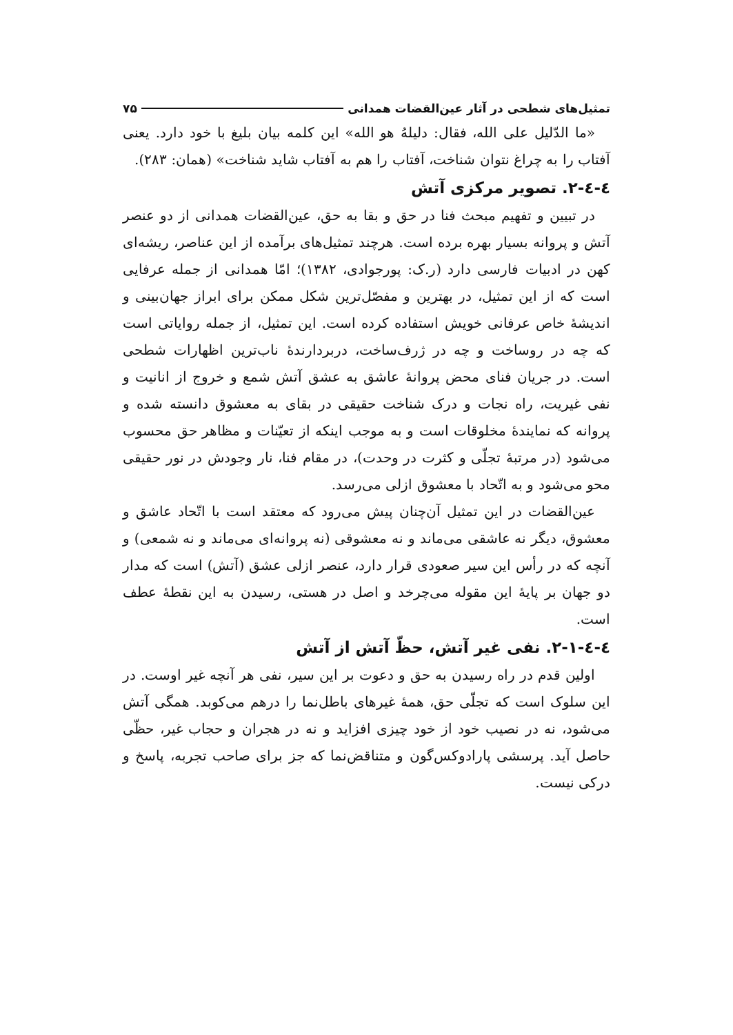تمثیل‌های شطحی در آثار عین‌القضات همدانی ۷۵
«ما الدّلیل علی الله، فقال: دلیلهُ هو الله» این کلمه بیان بلیغ با خود دارد. یعنی آفتاب را به چراغ نتوان شناخت، آفتاب را هم به آفتاب شاید شناخت» (همان: ۲۸۳).
٤-٤-۲. تصویر مرکزی آتش
در تبیین و تفهیم مبحث فنا در حق و بقا به حق، عین‌القضات همدانی از دو عنصر آتش و پروانه بسیار بهره برده است. هرچند تمثیل‌های برآمده از این عناصر، ریشه‌ای کهن در ادبیات فارسی دارد (ر.ک: پورجوادی، ۱۳۸۲)؛ امّا همدانی از جمله عرفایی است که از این تمثیل، در بهترین و مفصّل‌ترین شکل ممکن برای ابراز جهان‌بینی و اندیشهٔ خاص عرفانی خویش استفاده کرده است. این تمثیل، از جمله روایاتی است که چه در روساخت و چه در ژرف‌ساخت، دربردارندهٔ ناب‌ترین اظهارات شطحی است. در جریان فنای محض پروانهٔ عاشق به عشق آتش شمع و خروج از انانیت و نفی غیریت، راه نجات و درک شناخت حقیقی در بقای به معشوق دانسته شده و پروانه که نمایندهٔ مخلوقات است و به موجب اینکه از تعیّنات و مظاهر حق محسوب می‌شود (در مرتبهٔ تجلّی و کثرت در وحدت)، در مقام فنا، نار وجودش در نور حقیقی محو می‌شود و به اتّحاد با معشوق ازلی می‌رسد.
عین‌القضات در این تمثیل آن‌چنان پیش می‌رود که معتقد است با اتّحاد عاشق و معشوق، دیگر نه عاشقی می‌ماند و نه معشوقی (نه پروانه‌ای می‌ماند و نه شمعی) و آنچه که در رأس این سیر صعودی قرار دارد، عنصر ازلی عشق (آتش) است که مدار دو جهان بر پایهٔ این مقوله می‌چرخد و اصل در هستی، رسیدن به این نقطهٔ عطف است.
٤-٤-۲-۱. نفی غیر آتش، حظّ آتش از آتش
اولین قدم در راه رسیدن به حق و دعوت بر این سیر، نفی هر آنچه غیر اوست. در این سلوک است که تجلّی حق، همهٔ غیرهای باطل‌نما را درهم می‌کوبد. همگی آتش می‌شود، نه در نصیب خود از خود چیزی افزاید و نه در هجران و حجاب غیر، حظّی حاصل آید. پرسشی پارادوکس‌گون و متناقض‌نما که جز برای صاحب تجربه، پاسخ و درکی نیست.